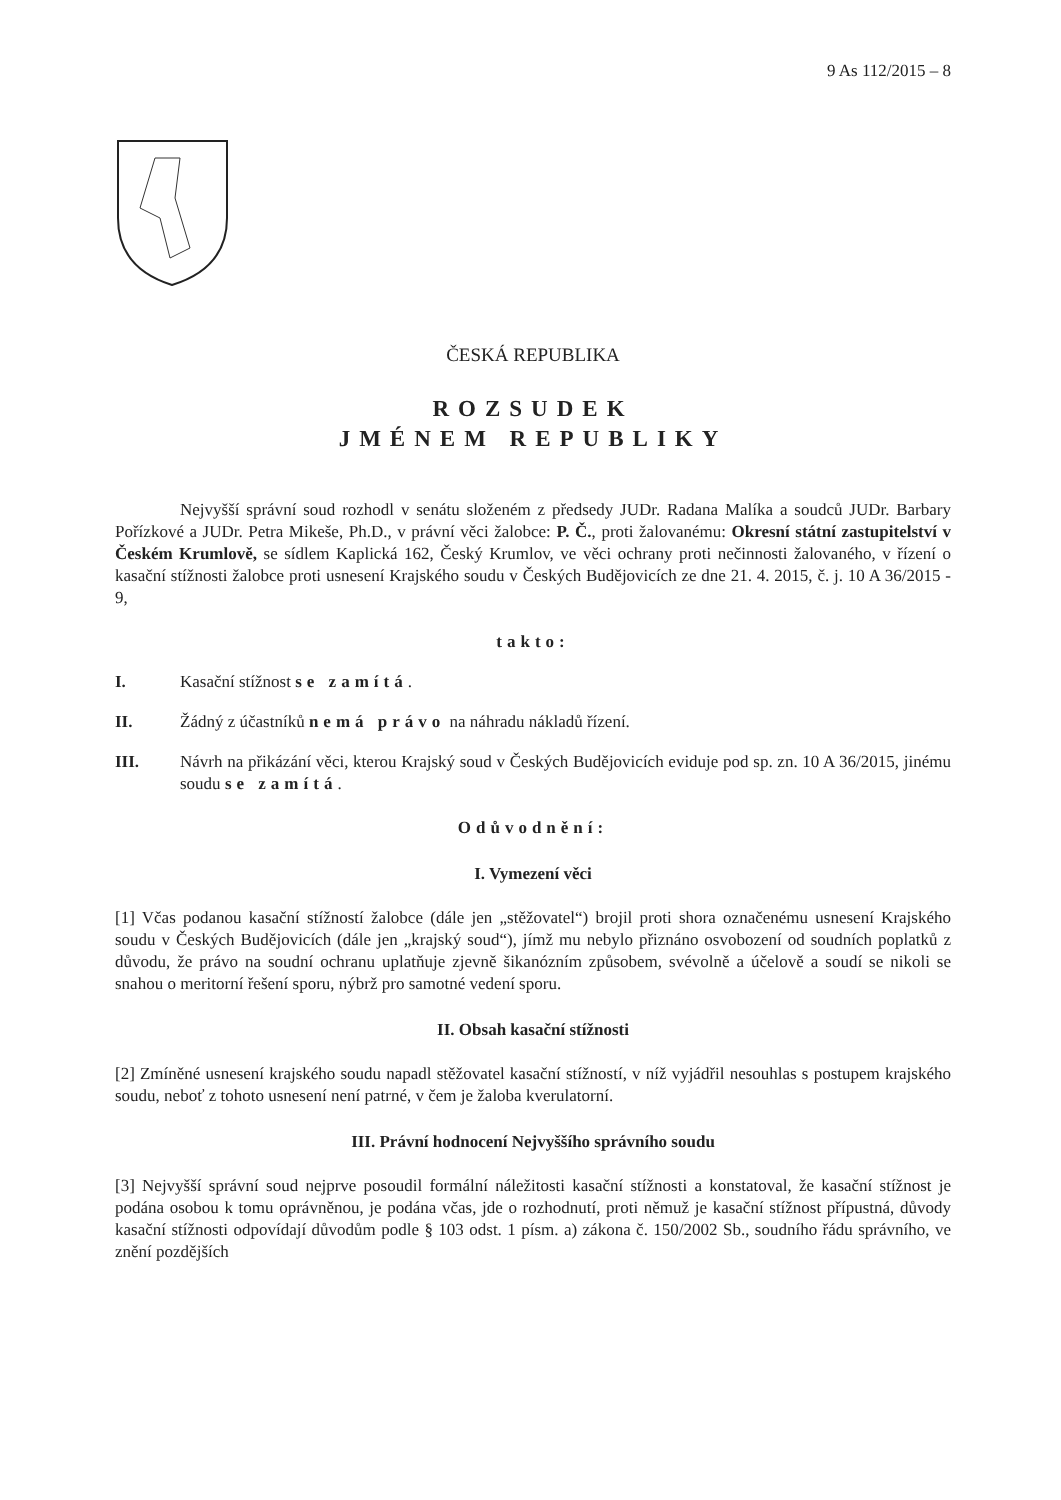9 As 112/2015 – 8
ČESKÁ REPUBLIKA
ROZSUDEK
JMÉNEM REPUBLIKY
Nejvyšší správní soud rozhodl v senátu složeném z předsedy JUDr. Radana Malíka a soudců JUDr. Barbary Pořízkové a JUDr. Petra Mikeše, Ph.D., v právní věci žalobce: P. Č., proti žalovanému: Okresní státní zastupitelství v Českém Krumlově, se sídlem Kaplická 162, Český Krumlov, ve věci ochrany proti nečinnosti žalovaného, v řízení o kasační stížnosti žalobce proti usnesení Krajského soudu v Českých Budějovicích ze dne 21. 4. 2015, č. j. 10 A 36/2015 - 9,
takto:
I. Kasační stížnost se zamítá.
II. Žádný z účastníků nemá právo na náhradu nákladů řízení.
III. Návrh na přikázání věci, kterou Krajský soud v Českých Budějovicích eviduje pod sp. zn. 10 A 36/2015, jinému soudu se zamítá.
Odůvodnění:
I. Vymezení věci
[1] Včas podanou kasační stížností žalobce (dále jen „stěžovatel“) brojil proti shora označenému usnesení Krajského soudu v Českých Budějovicích (dále jen „krajský soud“), jímž mu nebylo přiznáno osvobození od soudních poplatků z důvodu, že právo na soudní ochranu uplatňuje zjevně šikanózním způsobem, svévolně a účelově a soudí se nikoli se snahou o meritorní řešení sporu, nýbrž pro samotné vedení sporu.
II. Obsah kasační stížnosti
[2] Zmíněné usnesení krajského soudu napadl stěžovatel kasační stížností, v níž vyjádřil nesouhlas s postupem krajského soudu, neboť z tohoto usnesení není patrné, v čem je žaloba kverulatorní.
III. Právní hodnocení Nejvyššího správního soudu
[3] Nejvyšší správní soud nejprve posoudil formální náležitosti kasační stížnosti a konstatoval, že kasační stížnost je podána osobou k tomu oprávněnou, je podána včas, jde o rozhodnutí, proti němuž je kasační stížnost přípustná, důvody kasační stížnosti odpovídají důvodům podle § 103 odst. 1 písm. a) zákona č. 150/2002 Sb., soudního řádu správního, ve znění pozdějších